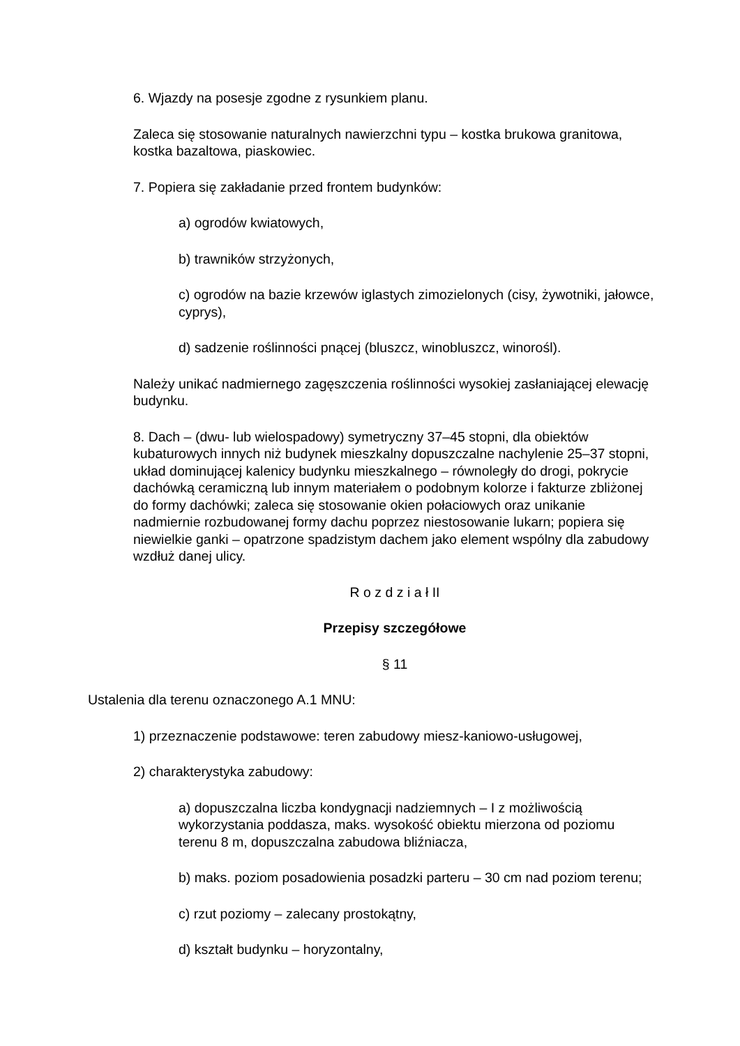6. Wjazdy na posesje zgodne z rysunkiem planu.
Zaleca się stosowanie naturalnych nawierzchni typu – kostka brukowa granitowa, kostka bazaltowa, piaskowiec.
7. Popiera się zakładanie przed frontem budynków:
a) ogrodów kwiatowych,
b) trawników strzyżonych,
c) ogrodów na bazie krzewów iglastych zimozielonych (cisy, żywotniki, jałowce, cyprys),
d) sadzenie roślinności pnącej (bluszcz, winobluszcz, winorośl).
Należy unikać nadmiernego zagęszczenia roślinności wysokiej zasłaniającej elewację budynku.
8. Dach – (dwu- lub wielospadowy) symetryczny 37–45 stopni, dla obiektów kubaturowych innych niż budynek mieszkalny dopuszczalne nachylenie 25–37 stopni, układ dominującej kalenicy budynku mieszkalnego – równoległy do drogi, pokrycie dachówką ceramiczną lub innym materiałem o podobnym kolorze i fakturze zbliżonej do formy dachówki; zaleca się stosowanie okien połaciowych oraz unikanie nadmiernie rozbudowanej formy dachu poprzez niestosowanie lukarn; popiera się niewielkie ganki – opatrzone spadzistym dachem jako element wspólny dla zabudowy wzdłuż danej ulicy.
R o z d z i a ł II
Przepisy szczegółowe
§ 11
Ustalenia dla terenu oznaczonego A.1 MNU:
1) przeznaczenie podstawowe: teren zabudowy miesz-kaniowo-usługowej,
2) charakterystyka zabudowy:
a) dopuszczalna liczba kondygnacji nadziemnych – I z możliwością wykorzystania poddasza, maks. wysokość obiektu mierzona od poziomu terenu 8 m, dopuszczalna zabudowa bliźniacza,
b) maks. poziom posadowienia posadzki parteru – 30 cm nad poziom terenu;
c) rzut poziomy – zalecany prostokątny,
d) kształt budynku – horyzontalny,